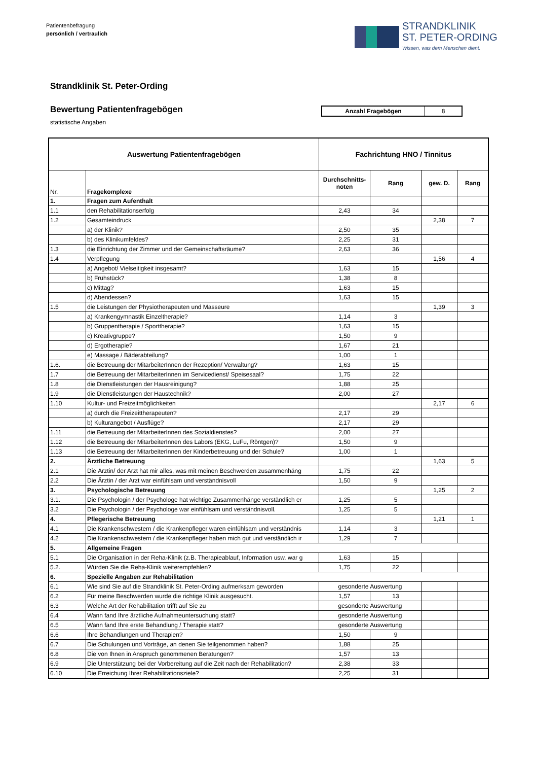Patientenbefragung
persönlich / vertraulich
STRANDKLINIK
ST. PETER-ORDING
Wissen, was dem Menschen dient.
Strandklinik St. Peter-Ording
Bewertung Patientenfragebögen
statistische Angaben
| Anzahl Fragebögen | 8 |
| Auswertung Patientenfragebögen | | Fachrichtung HNO / Tinnitus | | | |
| --- | --- | --- | --- | --- | --- |
| Nr. | Fragekomplexe | Durchschnitts-noten | Rang | gew. D. | Rang |
| 1. | Fragen zum Aufenthalt | | | | |
| 1.1 | den Rehabilitationserfolg | 2,43 | 34 | | |
| 1.2 | Gesamteindruck | | | 2,38 | 7 |
| | a) der Klinik? | 2,50 | 35 | | |
| | b) des Klinikumfeldes? | 2,25 | 31 | | |
| 1.3 | die Einrichtung der Zimmer und der Gemeinschaftsräume? | 2,63 | 36 | | |
| 1.4 | Verpflegung | | | 1,56 | 4 |
| | a) Angebot/ Vielseitigkeit insgesamt? | 1,63 | 15 | | |
| | b) Frühstück? | 1,38 | 8 | | |
| | c) Mittag? | 1,63 | 15 | | |
| | d) Abendessen? | 1,63 | 15 | | |
| 1.5 | die Leistungen der Physiotherapeuten und Masseure | | | 1,39 | 3 |
| | a) Krankengymnastik Einzeltherapie? | 1,14 | 3 | | |
| | b) Gruppentherapie / Sporttherapie? | 1,63 | 15 | | |
| | c) Kreativgruppe? | 1,50 | 9 | | |
| | d) Ergotherapie? | 1,67 | 21 | | |
| | e) Massage / Bäderabteilung? | 1,00 | 1 | | |
| 1.6. | die Betreuung der MitarbeiterInnen der Rezeption/ Verwaltung? | 1,63 | 15 | | |
| 1.7 | die Betreuung der MitarbeiterInnen im Servicedienst/ Speisesaal? | 1,75 | 22 | | |
| 1.8 | die Dienstleistungen der Hausreinigung? | 1,88 | 25 | | |
| 1.9 | die Dienstleistungen der Haustechnik? | 2,00 | 27 | | |
| 1.10 | Kultur- und Freizeitmöglichkeiten | | | 2,17 | 6 |
| | a) durch die Freizeittherapeuten? | 2,17 | 29 | | |
| | b) Kulturangebot / Ausflüge? | 2,17 | 29 | | |
| 1.11 | die Betreuung der MitarbeiterInnen des Sozialdienstes? | 2,00 | 27 | | |
| 1.12 | die Betreuung der MitarbeiterInnen des Labors (EKG, LuFu, Röntgen)? | 1,50 | 9 | | |
| 1.13 | die Betreuung der MitarbeiterInnen der Kinderbetreuung und der Schule? | 1,00 | 1 | | |
| 2. | Ärztliche Betreuung | | | 1,63 | 5 |
| 2.1 | Die Ärztin/ der Arzt hat mir alles, was mit meinen Beschwerden zusammenhäng | 1,75 | 22 | | |
| 2.2 | Die Ärztin / der Arzt war einfühlsam und verständnisvoll | 1,50 | 9 | | |
| 3. | Psychologische Betreuung | | | 1,25 | 2 |
| 3.1. | Die Psychologin / der Psychologe hat wichtige Zusammenhänge verständlich er | 1,25 | 5 | | |
| 3.2 | Die Psychologin / der Psychologe war einfühlsam und verständnisvoll. | 1,25 | 5 | | |
| 4. | Pflegerische Betreuung | | | 1,21 | 1 |
| 4.1 | Die Krankenschwestern / die Krankenpfleger waren einfühlsam und verständnis | 1,14 | 3 | | |
| 4.2 | Die Krankenschwestern / die Krankenpfleger haben mich gut und verständlich ir | 1,29 | 7 | | |
| 5. | Allgemeine Fragen | | | | |
| 5.1 | Die Organisation in der Reha-Klinik (z.B. Therapieablauf, Information usw. war g | 1,63 | 15 | | |
| 5.2. | Würden Sie die Reha-Klinik weiterempfehlen? | 1,75 | 22 | | |
| 6. | Spezielle Angaben zur Rehabilitation | | | | |
| 6.1 | Wie sind Sie auf die Strandklinik St. Peter-Ording aufmerksam geworden | gesonderte Auswertung | | | |
| 6.2 | Für meine Beschwerden wurde die richtige Klinik ausgesucht. | 1,57 | 13 | | |
| 6.3 | Welche Art der Rehabilitation trifft auf Sie zu | gesonderte Auswertung | | | |
| 6.4 | Wann fand Ihre ärztliche Aufnahmeuntersuchung statt? | gesonderte Auswertung | | | |
| 6.5 | Wann fand Ihre erste Behandlung / Therapie statt? | gesonderte Auswertung | | | |
| 6.6 | Ihre Behandlungen und Therapien? | 1,50 | 9 | | |
| 6.7 | Die Schulungen und Vorträge, an denen Sie teilgenommen haben? | 1,88 | 25 | | |
| 6.8 | Die von Ihnen in Anspruch genommenen Beratungen? | 1,57 | 13 | | |
| 6.9 | Die Unterstützung bei der Vorbereitung auf die Zeit nach der Rehabilitation? | 2,38 | 33 | | |
| 6.10 | Die Erreichung Ihrer Rehabilitationsziele? | 2,25 | 31 | | |